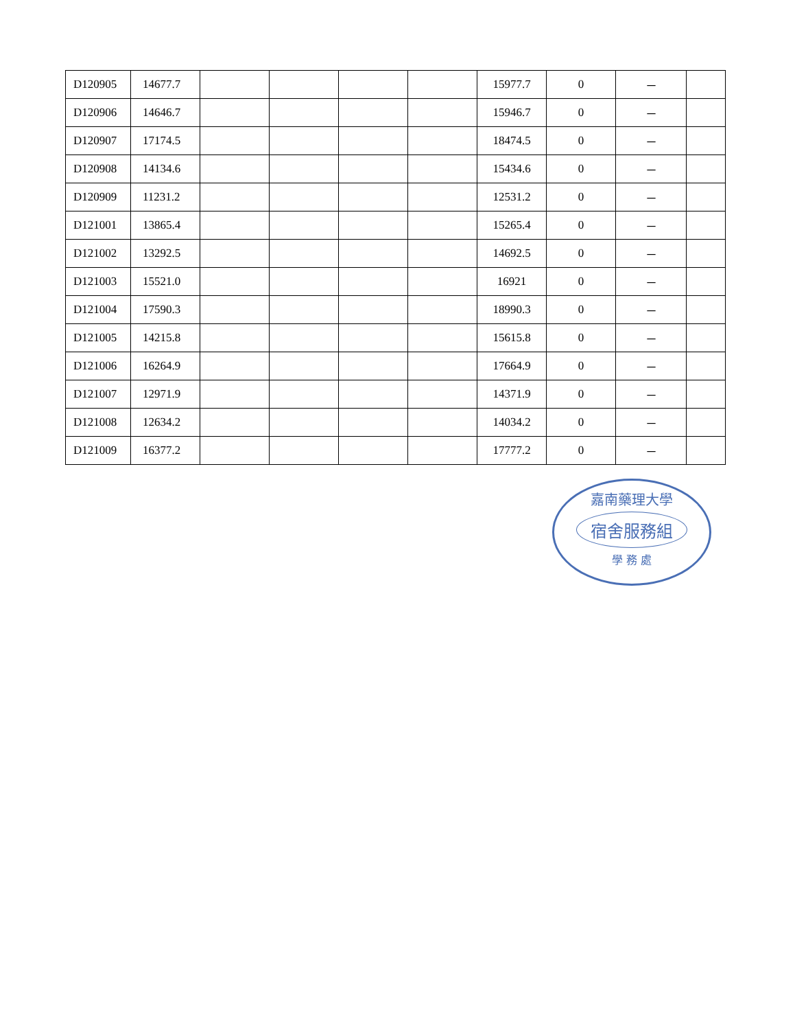| D120905 | 14677.7 | | | | | 15977.7 | 0 | － | |
| D120906 | 14646.7 | | | | | 15946.7 | 0 | － | |
| D120907 | 17174.5 | | | | | 18474.5 | 0 | － | |
| D120908 | 14134.6 | | | | | 15434.6 | 0 | － | |
| D120909 | 11231.2 | | | | | 12531.2 | 0 | － | |
| D121001 | 13865.4 | | | | | 15265.4 | 0 | － | |
| D121002 | 13292.5 | | | | | 14692.5 | 0 | － | |
| D121003 | 15521.0 | | | | | 16921 | 0 | － | |
| D121004 | 17590.3 | | | | | 18990.3 | 0 | － | |
| D121005 | 14215.8 | | | | | 15615.8 | 0 | － | |
| D121006 | 16264.9 | | | | | 17664.9 | 0 | － | |
| D121007 | 12971.9 | | | | | 14371.9 | 0 | － | |
| D121008 | 12634.2 | | | | | 14034.2 | 0 | － | |
| D121009 | 16377.2 | | | | | 17777.2 | 0 | － | |
嘉南藥理大學
宿舍服務組
學 務 處